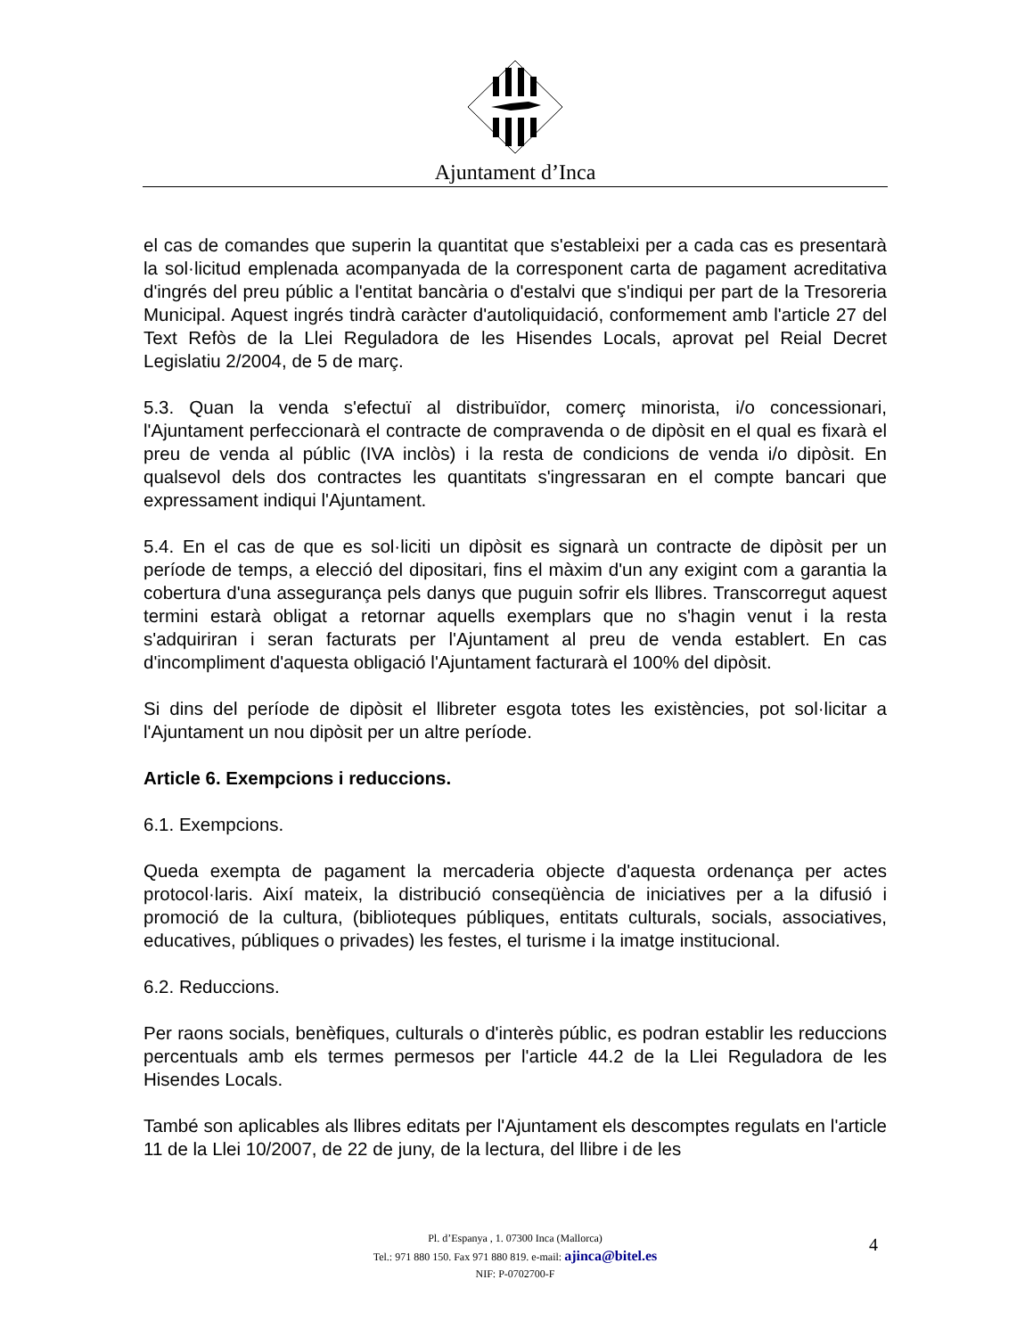Ajuntament d’Inca
el cas de comandes que superin la quantitat que s'estableixi per a cada cas es presentarà la sol·licitud emplenada acompanyada de la corresponent carta de pagament acreditativa d'ingrés del preu públic a l'entitat bancària o d'estalvi que s'indiqui per part de la Tresoreria Municipal. Aquest ingrés tindrà caràcter d'autoliquidació, conformement amb l'article 27 del Text Refòs de la Llei Reguladora de les Hisendes Locals, aprovat pel Reial Decret Legislatiu 2/2004, de 5 de març.
5.3. Quan la venda s'efectuï al distribuïdor, comerç minorista, i/o concessionari, l'Ajuntament perfeccionarà el contracte de compravenda o de dipòsit en el qual es fixarà el preu de venda al públic (IVA inclòs) i la resta de condicions de venda i/o dipòsit. En qualsevol dels dos contractes les quantitats s'ingressaran en el compte bancari que expressament indiqui l'Ajuntament.
5.4. En el cas de que es sol·liciti un dipòsit es signarà un contracte de dipòsit per un període de temps, a elecció del dipositari, fins el màxim d'un any exigint com a garantia la cobertura d'una assegurança pels danys que puguin sofrir els llibres. Transcorregut aquest termini estarà obligat a retornar aquells exemplars que no s'hagin venut i la resta s'adquiriran i seran facturats per l'Ajuntament al preu de venda establert. En cas d'incompliment d'aquesta obligació l'Ajuntament facturarà el 100% del dipòsit.
Si dins del període de dipòsit el llibreter esgota totes les existències, pot sol·licitar a l'Ajuntament un nou dipòsit per un altre període.
Article 6. Exempcions i reduccions.
6.1. Exempcions.
Queda exempta de pagament la mercaderia objecte d'aquesta ordenança per actes protocol·laris. Així mateix, la distribució conseqüència de iniciatives per a la difusió i promoció de la cultura, (biblioteques públiques, entitats culturals, socials, associatives, educatives, públiques o privades) les festes, el turisme i la imatge institucional.
6.2. Reduccions.
Per raons socials, benèfiques, culturals o d'interès públic, es podran establir les reduccions percentuals amb els termes permesos per l'article 44.2 de la Llei Reguladora de les Hisendes Locals.
També son aplicables als llibres editats per l'Ajuntament els descomptes regulats en l'article 11 de la Llei 10/2007, de 22 de juny, de la lectura, del llibre i de les
Pl. d’Espanya , 1. 07300 Inca (Mallorca)
Tel.: 971 880 150. Fax 971 880 819. e-mail: ajinca@bitel.es
NIF: P-0702700-F
4